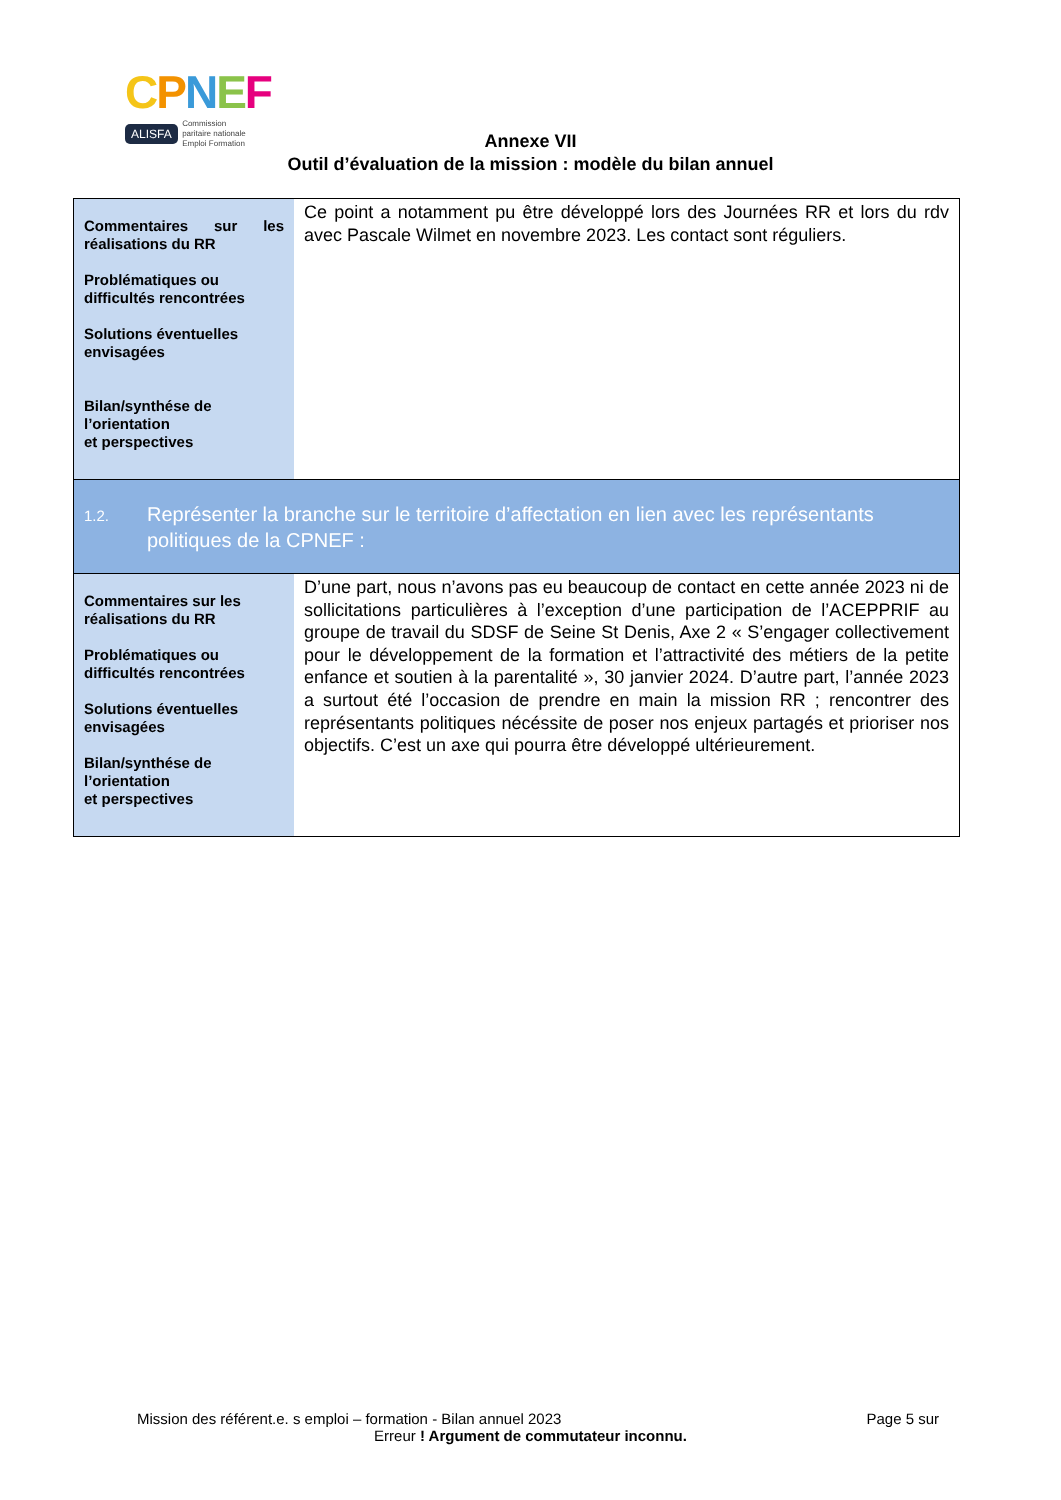CPNEF
ALISFA Commission
paritaire nationale
Emploi Formation
Annexe VII
Outil d’évaluation de la mission : modèle du bilan annuel
| Commentaires sur les réalisations du RR Problématiques ou difficultés rencontrées Solutions éventuelles envisagées Bilan/synthése de l’orientation et perspectives | Ce point a notamment pu être développé lors des Journées RR et lors du rdv avec Pascale Wilmet en novembre 2023. Les contact sont réguliers. |
| 1.2. Représenter la branche sur le territoire d’affectation en lien avec les représentants politiques de la CPNEF : | |
| Commentaires sur les réalisations du RR Problématiques ou difficultés rencontrées Solutions éventuelles envisagées Bilan/synthése de l’orientation et perspectives | D’une part, nous n’avons pas eu beaucoup de contact en cette année 2023 ni de sollicitations particulières à l’exception d’une participation de l’ACEPPRIF au groupe de travail du SDSF de Seine St Denis, Axe 2 « S’engager collectivement pour le développement de la formation et l’attractivité des métiers de la petite enfance et soutien à la parentalité », 30 janvier 2024. D’autre part, l’année 2023 a surtout été l’occasion de prendre en main la mission RR ; rencontrer des représentants politiques nécéssite de poser nos enjeux partagés et prioriser nos objectifs. C’est un axe qui pourra être développé ultérieurement. |
Mission des référent.e. s emploi – formation - Bilan annuel 2023 Page 5 sur
Erreur ! Argument de commutateur inconnu.